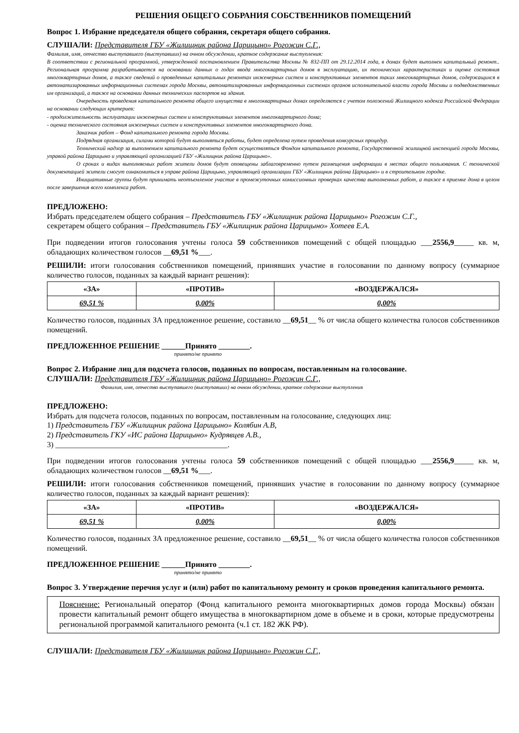РЕШЕНИЯ ОБЩЕГО СОБРАНИЯ СОБСТВЕННИКОВ ПОМЕЩЕНИЙ
Вопрос 1. Избрание председателя общего собрания, секретаря общего собрания.
СЛУШАЛИ: Представителя ГБУ «Жилищник района Царицыно» Рогожин С.Г.,
Фамилия, имя, отчество выступавшего (выступавших) на очном обсуждении, краткое содержание выступления:
В соответствии с региональной программой, утвержденной постановлением Правительства Москвы № 832-ПП от 29.12.2014 года, в домах будет выполнен капитальный ремонт.. Региональная программа разрабатывается на основании данных о годах ввода многоквартирных домов в эксплуатацию, их технических характеристиках и оценке состояния многоквартирных домов, а также сведений о проведенных капитальных ремонтах инженерных систем и конструктивных элементов таких многоквартирных домов, содержащихся в автоматизированных информационных системах города Москвы, автоматизированных информационных системах органов исполнительной власти города Москвы и подведомственных им организаций, а также на основании данных технических паспортов на здания.
Очередность проведения капитального ремонта общего имущества в многоквартирных домах определяется с учетом положений Жилищного кодекса Российской Федерации на основании следующих критериев:
- продолжительность эксплуатации инженерных систем и конструктивных элементов многоквартирного дома;
- оценка технического состояния инженерных систем и конструктивных элементов многоквартирного дома.
Заказчик работ – Фонд капитального ремонта города Москвы.
Подрядная организация, силами которой будут выполняться работы, будет определена путем проведения конкурсных процедур.
Технический надзор за выполнением капитального ремонта будет осуществляться Фондом капитального ремонта, Государственной жилищной инспекцией города Москвы, управой района Царицыно и управляющей организацией ГБУ «Жилищник района Царицыно».
О сроках и видах выполняемых работ жители домов будут оповещены заблаговременно путем размещения информации в местах общего пользования. С технической документацией жители смогут ознакомиться в управе района Царицыно, управляющей организации ГБУ «Жилищник района Царицыно» и в строительном городке.
Инициативные группы будут принимать неотъемлемое участие в промежуточных комиссионных проверках качества выполненных работ, а также в приемке дома в целом после завершения всего комплекса работ.
ПРЕДЛОЖЕНО:
Избрать председателем общего собрания – Представитель ГБУ «Жилищник района Царицыно» Рогожин С.Г.,
секретарем общего собрания – Представитель ГБУ «Жилищник района Царицыно» Хотеев Е.А.
При подведении итогов голосования учтены голоса 59 собственников помещений с общей площадью ___2556,9_____ кв. м, обладающих количеством голосов __69,51 %___.
РЕШИЛИ: итоги голосования собственников помещений, принявших участие в голосовании по данному вопросу (суммарное количество голосов, поданных за каждый вариант решения):
| «ЗА» | «ПРОТИВ» | «ВОЗДЕРЖАЛСЯ» |
| --- | --- | --- |
| 69,51 % | 0,00% | 0,00% |
Количество голосов, поданных ЗА предложенное решение, составило __69,51__ % от числа общего количества голосов собственников помещений.
ПРЕДЛОЖЕННОЕ РЕШЕНИЕ ______Принято ________.
принято/не принято
Вопрос 2. Избрание лиц для подсчета голосов, поданных по вопросам, поставленным на голосование.
СЛУШАЛИ: Представителя ГБУ «Жилищник района Царицыно» Рогожин С.Г.,
Фамилия, имя, отчество выступавшего (выступавших) на очном обсуждении, краткое содержание выступления
ПРЕДЛОЖЕНО:
Избрать для подсчета голосов, поданных по вопросам, поставленным на голосование, следующих лиц:
1) Представитель ГБУ «Жилищник района Царицыно» Колябин А.В,
2) Представитель ГКУ «ИС района Царицыно» Кудрявцев А.В.,
3) ____________________________________________.
При подведении итогов голосования учтены голоса 59 собственников помещений с общей площадью ___2556,9_____ кв. м, обладающих количеством голосов __69,51 %___.
РЕШИЛИ: итоги голосования собственников помещений, принявших участие в голосовании по данному вопросу (суммарное количество голосов, поданных за каждый вариант решения):
| «ЗА» | «ПРОТИВ» | «ВОЗДЕРЖАЛСЯ» |
| --- | --- | --- |
| 69,51 % | 0,00% | 0,00% |
Количество голосов, поданных ЗА предложенное решение, составило __69,51__ % от числа общего количества голосов собственников помещений.
ПРЕДЛОЖЕННОЕ РЕШЕНИЕ ______Принято ________.
принято/не принято
Вопрос 3. Утверждение перечня услуг и (или) работ по капитальному ремонту и сроков проведения капитального ремонта.
Пояснение: Региональный оператор (Фонд капитального ремонта многоквартирных домов города Москвы) обязан провести капитальный ремонт общего имущества в многоквартирном доме в объеме и в сроки, которые предусмотрены региональной программой капитального ремонта (ч.1 ст. 182 ЖК РФ).
СЛУШАЛИ: Представителя ГБУ «Жилищник района Царицыно» Рогожин С.Г.,